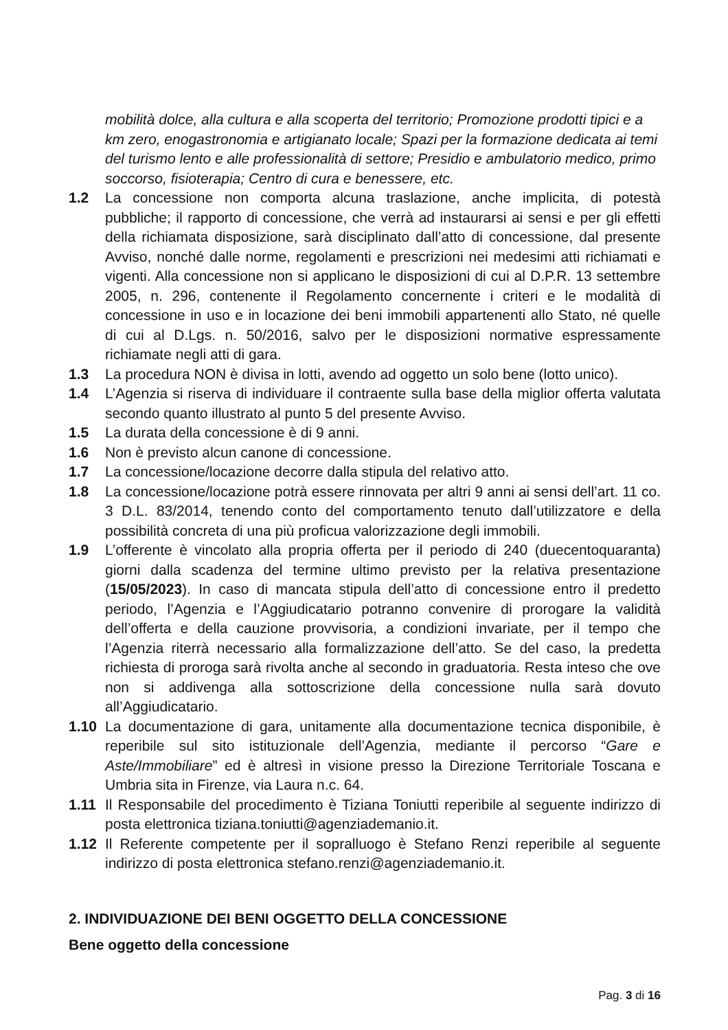mobilità dolce, alla cultura e alla scoperta del territorio; Promozione prodotti tipici e a km zero, enogastronomia e artigianato locale; Spazi per la formazione dedicata ai temi del turismo lento e alle professionalità di settore; Presidio e ambulatorio medico, primo soccorso, fisioterapia; Centro di cura e benessere, etc.
1.2 La concessione non comporta alcuna traslazione, anche implicita, di potestà pubbliche; il rapporto di concessione, che verrà ad instaurarsi ai sensi e per gli effetti della richiamata disposizione, sarà disciplinato dall’atto di concessione, dal presente Avviso, nonché dalle norme, regolamenti e prescrizioni nei medesimi atti richiamati e vigenti. Alla concessione non si applicano le disposizioni di cui al D.P.R. 13 settembre 2005, n. 296, contenente il Regolamento concernente i criteri e le modalità di concessione in uso e in locazione dei beni immobili appartenenti allo Stato, né quelle di cui al D.Lgs. n. 50/2016, salvo per le disposizioni normative espressamente richiamate negli atti di gara.
1.3 La procedura NON è divisa in lotti, avendo ad oggetto un solo bene (lotto unico).
1.4 L’Agenzia si riserva di individuare il contraente sulla base della miglior offerta valutata secondo quanto illustrato al punto 5 del presente Avviso.
1.5 La durata della concessione è di 9 anni.
1.6 Non è previsto alcun canone di concessione.
1.7 La concessione/locazione decorre dalla stipula del relativo atto.
1.8 La concessione/locazione potrà essere rinnovata per altri 9 anni ai sensi dell’art. 11 co. 3 D.L. 83/2014, tenendo conto del comportamento tenuto dall’utilizzatore e della possibilità concreta di una più proficua valorizzazione degli immobili.
1.9 L’offerente è vincolato alla propria offerta per il periodo di 240 (duecentoquaranta) giorni dalla scadenza del termine ultimo previsto per la relativa presentazione (15/05/2023). In caso di mancata stipula dell’atto di concessione entro il predetto periodo, l’Agenzia e l’Aggiudicatario potranno convenire di prorogare la validità dell’offerta e della cauzione provvisoria, a condizioni invariate, per il tempo che l’Agenzia riterrà necessario alla formalizzazione dell’atto. Se del caso, la predetta richiesta di proroga sarà rivolta anche al secondo in graduatoria. Resta inteso che ove non si addivenga alla sottoscrizione della concessione nulla sarà dovuto all’Aggiudicatario.
1.10 La documentazione di gara, unitamente alla documentazione tecnica disponibile, è reperibile sul sito istituzionale dell’Agenzia, mediante il percorso “Gare e Aste/Immobiliare” ed è altresì in visione presso la Direzione Territoriale Toscana e Umbria sita in Firenze, via Laura n.c. 64.
1.11 Il Responsabile del procedimento è Tiziana Toniutti reperibile al seguente indirizzo di posta elettronica tiziana.toniutti@agenziademanio.it.
1.12 Il Referente competente per il sopralluogo è Stefano Renzi reperibile al seguente indirizzo di posta elettronica stefano.renzi@agenziademanio.it.
2. INDIVIDUAZIONE DEI BENI OGGETTO DELLA CONCESSIONE
Bene oggetto della concessione
Pag. 3 di 16